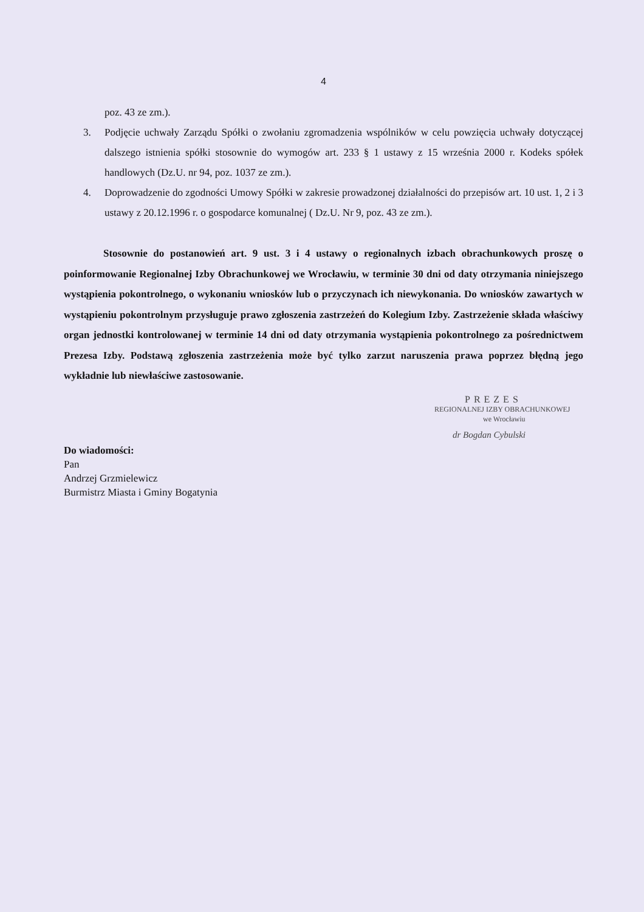4
poz. 43 ze zm.).
3. Podjęcie uchwały Zarządu Spółki o zwołaniu zgromadzenia wspólników w celu powzięcia uchwały dotyczącej dalszego istnienia spółki stosownie do wymogów art. 233 § 1 ustawy z 15 września 2000 r. Kodeks spółek handlowych (Dz.U. nr 94, poz. 1037 ze zm.).
4. Doprowadzenie do zgodności Umowy Spółki w zakresie prowadzonej działalności do przepisów art. 10 ust. 1, 2 i 3 ustawy z 20.12.1996 r. o gospodarce komunalnej ( Dz.U. Nr 9, poz. 43 ze zm.).
Stosownie do postanowień art. 9 ust. 3 i 4 ustawy o regionalnych izbach obrachunkowych proszę o poinformowanie Regionalnej Izby Obrachunkowej we Wrocławiu, w terminie 30 dni od daty otrzymania niniejszego wystąpienia pokontrolnego, o wykonaniu wniosków lub o przyczynach ich niewykonania. Do wniosków zawartych w wystąpieniu pokontrolnym przysługuje prawo zgłoszenia zastrzeżeń do Kolegium Izby. Zastrzeżenie składa właściwy organ jednostki kontrolowanej w terminie 14 dni od daty otrzymania wystąpienia pokontrolnego za pośrednictwem Prezesa Izby. Podstawą zgłoszenia zastrzeżenia może być tylko zarzut naruszenia prawa poprzez błędną jego wykładnie lub niewłaściwe zastosowanie.
PREZES
REGIONALNEJ IZBY OBRACHUNKOWEJ
we Wrocławiu
dr Bogdan Cybulski
Do wiadomości:
Pan
Andrzej Grzmielewicz
Burmistrz Miasta i Gminy Bogatynia